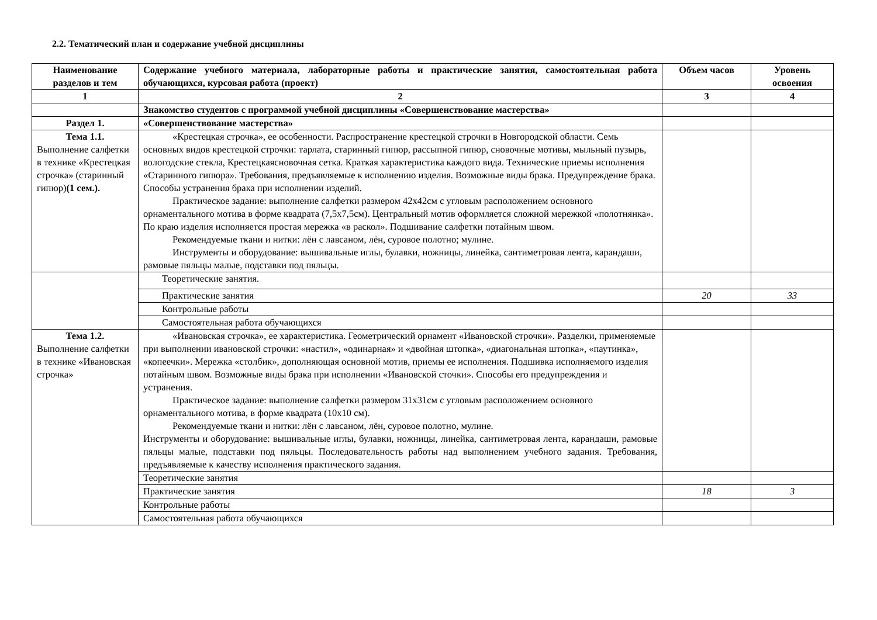2.2. Тематический план и содержание учебной дисциплины
| Наименование разделов и тем | Содержание учебного материала, лабораторные работы и практические занятия, самостоятельная работа обучающихся, курсовая работа (проект) | Объем часов | Уровень освоения |
| --- | --- | --- | --- |
| 1 | 2 | 3 | 4 |
| | Знакомство студентов с программой учебной дисциплины «Совершенствование мастерства» | | |
| Раздел 1. | «Совершенствование мастерства» | | |
| Тема 1.1. Выполнение салфетки в технике «Крестецкая строчка» (старинный гипюр) (1 сем.). | «Крестецкая строчка», ее особенности. Распространение крестецкой строчки в Новгородской области. Семь основных видов крестецкой строчки: тарлата, старинный гипюр, рассыпной гипюр, сновочные мотивы, мыльный пузырь, вологодские стекла, Крестецкаясновочная сетка. Краткая характеристика каждого вида. Технические приемы исполнения «Старинного гипюра». Требования, предъявляемые к исполнению изделия. Возможные виды брака. Предупреждение брака. Способы устранения брака при исполнении изделий. Практическое задание: выполнение салфетки размером 42х42см с угловым расположением основного орнаментального мотива в форме квадрата (7,5х7,5см). Центральный мотив оформляется сложной мережкой «полотнянка». По краю изделия исполняется простая мережка «в раскол». Подшивание салфетки потайным швом. Рекомендуемые ткани и нитки: лён с лавсаном, лён, суровое полотно; мулине. Инструменты и оборудование: вышивальные иглы, булавки, ножницы, линейка, сантиметровая лента, карандаши, рамовые пяльцы малые, подставки под пяльцы. | | |
| | Теоретические занятия. | | |
| | Практические занятия | 20 | 33 |
| | Контрольные работы | | |
| | Самостоятельная работа обучающихся | | |
| Тема 1.2. Выполнение салфетки в технике «Ивановская строчка» | «Ивановская строчка», ее характеристика. Геометрический орнамент «Ивановской строчки». Разделки, применяемые при выполнении ивановской строчки: «настил», «одинарная» и «двойная штопка», «диагональная штопка», «паутинка», «копеечки». Мережка «столбик», дополняющая основной мотив, приемы ее исполнения. Подшивка исполняемого изделия потайным швом. Возможные виды брака при исполнении «Ивановской сточки». Способы его предупреждения и устранения. Практическое задание: выполнение салфетки размером 31х31см с угловым расположением основного орнаментального мотива, в форме квадрата (10х10 см). Рекомендуемые ткани и нитки: лён с лавсаном, лён, суровое полотно, мулине. Инструменты и оборудование: вышивальные иглы, булавки, ножницы, линейка, сантиметровая лента, карандаши, рамовые пяльцы малые, подставки под пяльцы. Последовательность работы над выполнением учебного задания. Требования, предъявляемые к качеству исполнения практического задания. | | |
| | Теоретические занятия | | |
| | Практические занятия | 18 | 3 |
| | Контрольные работы | | |
| | Самостоятельная работа обучающихся | | |